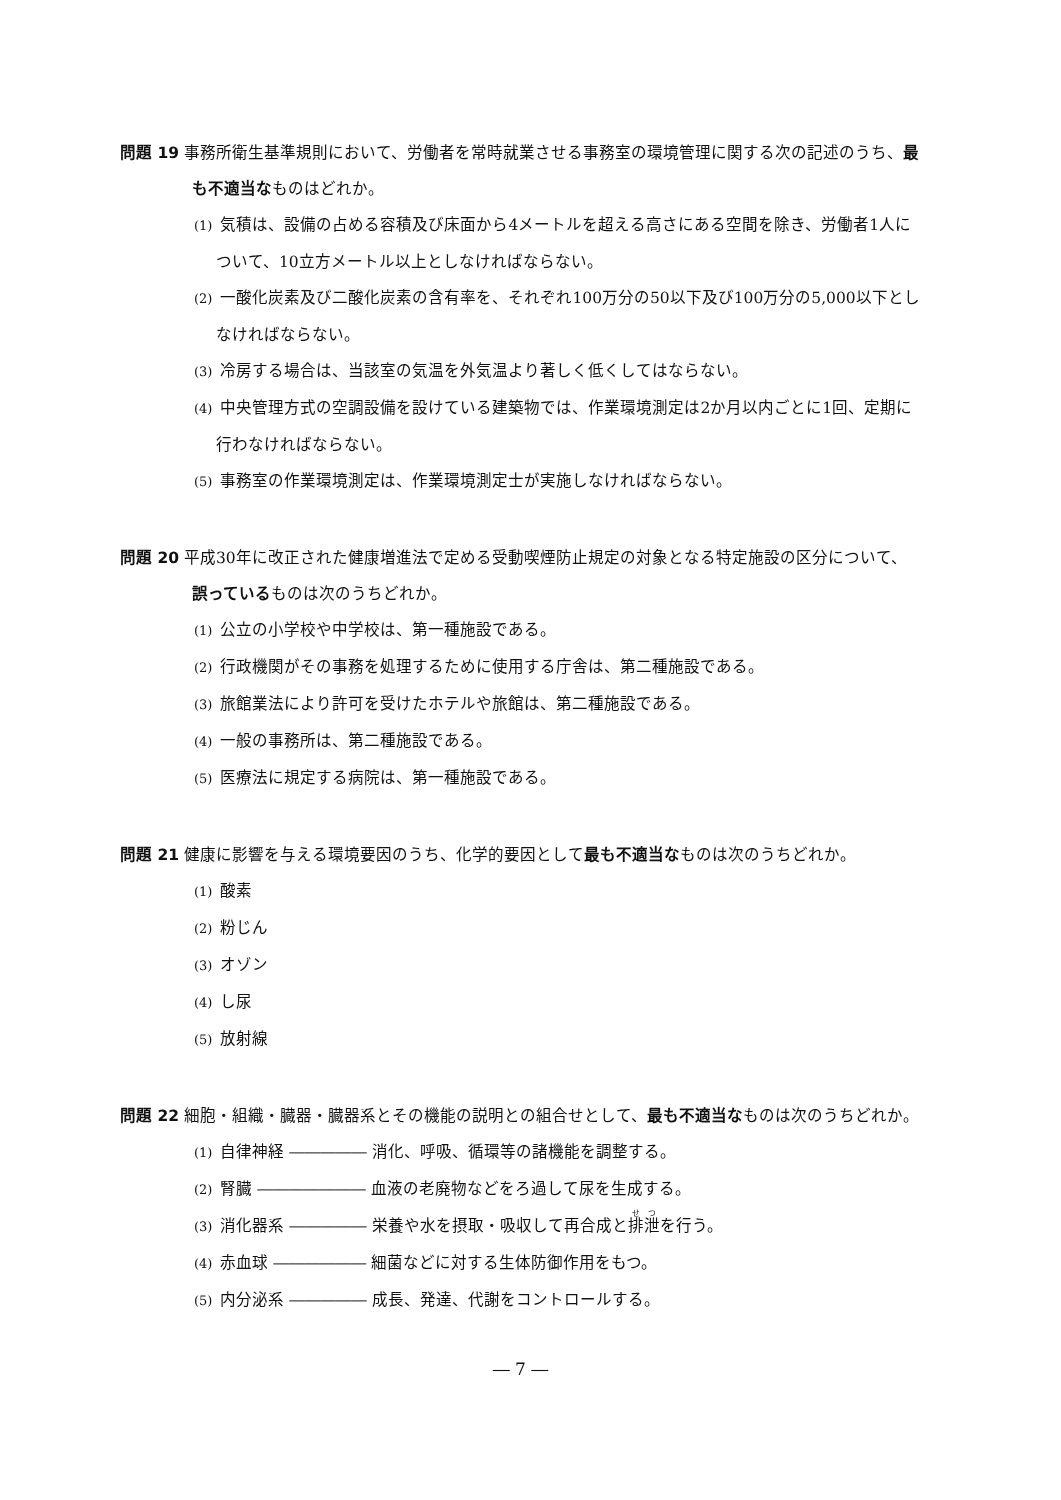問題 19 事務所衛生基準規則において、労働者を常時就業させる事務室の環境管理に関する次の記述のうち、最も不適当なものはどれか。
(1) 気積は、設備の占める容積及び床面から4メートルを超える高さにある空間を除き、労働者1人について、10立方メートル以上としなければならない。
(2) 一酸化炭素及び二酸化炭素の含有率を、それぞれ100万分の50以下及び100万分の5,000以下としなければならない。
(3) 冷房する場合は、当該室の気温を外気温より著しく低くしてはならない。
(4) 中央管理方式の空調設備を設けている建築物では、作業環境測定は2か月以内ごとに1回、定期に行わなければならない。
(5) 事務室の作業環境測定は、作業環境測定士が実施しなければならない。
問題 20 平成30年に改正された健康増進法で定める受動喫煙防止規定の対象となる特定施設の区分について、誤っているものは次のうちどれか。
(1) 公立の小学校や中学校は、第一種施設である。
(2) 行政機関がその事務を処理するために使用する庁舎は、第二種施設である。
(3) 旅館業法により許可を受けたホテルや旅館は、第二種施設である。
(4) 一般の事務所は、第二種施設である。
(5) 医療法に規定する病院は、第一種施設である。
問題 21 健康に影響を与える環境要因のうち、化学的要因として最も不適当なものは次のうちどれか。
(1) 酸素
(2) 粉じん
(3) オゾン
(4) し尿
(5) 放射線
問題 22 細胞・組織・臓器・臓器系とその機能の説明との組合せとして、最も不適当なものは次のうちどれか。
(1) 自律神経 ――――― 消化、呼吸、循環等の諸機能を調整する。
(2) 腎臓 ――――――― 血液の老廃物などをろ過して尿を生成する。
(3) 消化器系 ――――― 栄養や水を摂取・吸収して再合成と排泄を行う。
(4) 赤血球 ―――――― 細菌などに対する生体防御作用をもつ。
(5) 内分泌系 ――――― 成長、発達、代謝をコントロールする。
― 7 ―